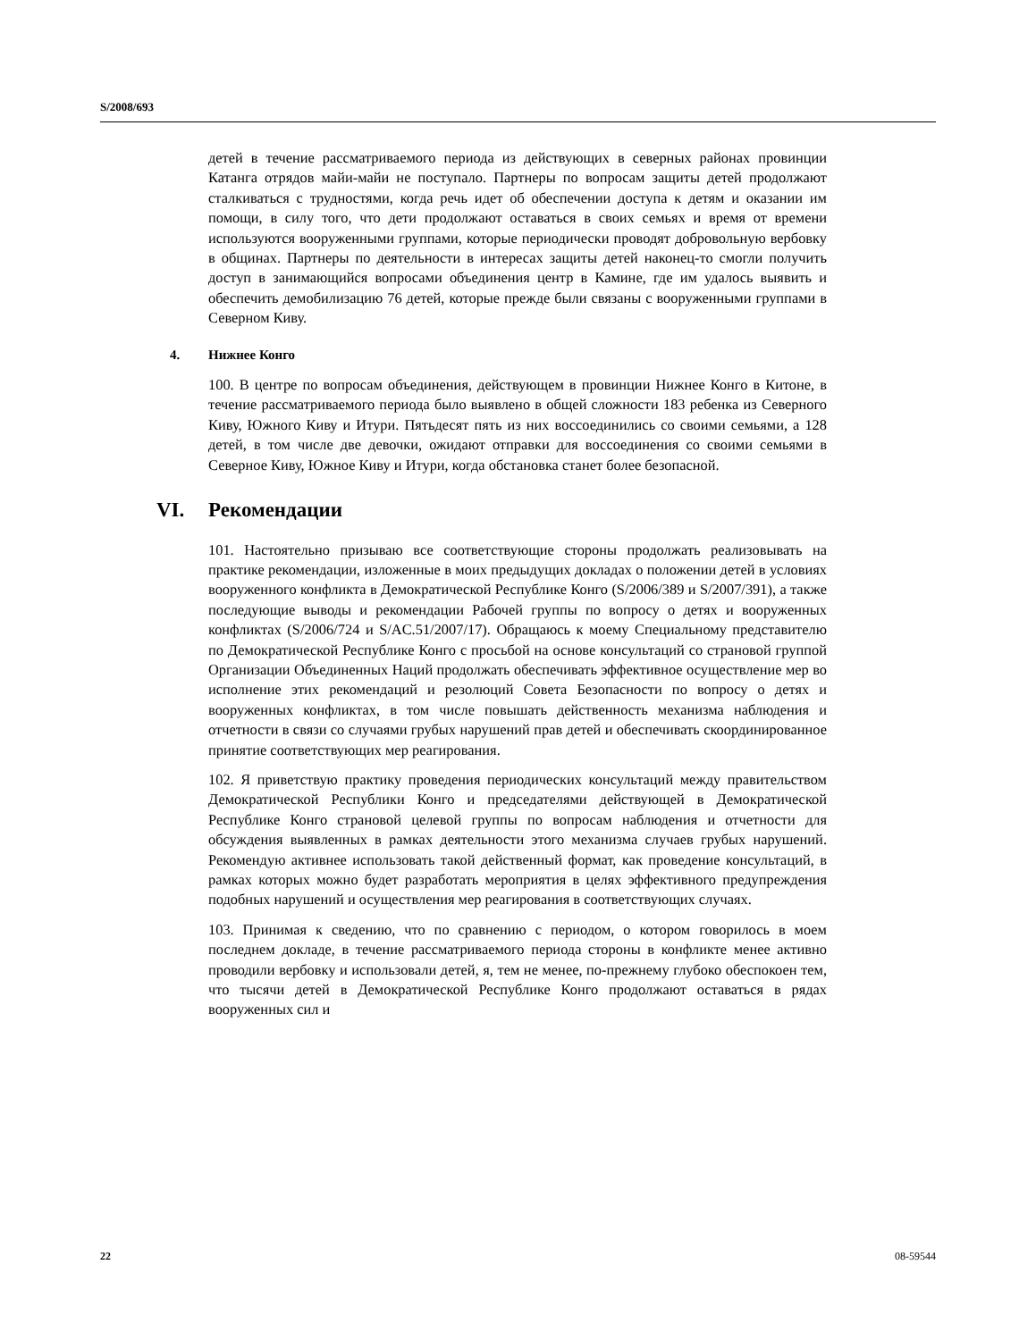S/2008/693
детей в течение рассматриваемого периода из действующих в северных районах провинции Катанга отрядов майи-майи не поступало. Партнеры по вопросам защиты детей продолжают сталкиваться с трудностями, когда речь идет об обеспечении доступа к детям и оказании им помощи, в силу того, что дети продолжают оставаться в своих семьях и время от времени используются вооруженными группами, которые периодически проводят добровольную вербовку в общинах. Партнеры по деятельности в интересах защиты детей наконец-то смогли получить доступ в занимающийся вопросами объединения центр в Камине, где им удалось выявить и обеспечить демобилизацию 76 детей, которые прежде были связаны с вооруженными группами в Северном Киву.
4. Нижнее Конго
100. В центре по вопросам объединения, действующем в провинции Нижнее Конго в Китоне, в течение рассматриваемого периода было выявлено в общей сложности 183 ребенка из Северного Киву, Южного Киву и Итури. Пятьдесят пять из них воссоединились со своими семьями, а 128 детей, в том числе две девочки, ожидают отправки для воссоединения со своими семьями в Северное Киву, Южное Киву и Итури, когда обстановка станет более безопасной.
VI. Рекомендации
101. Настоятельно призываю все соответствующие стороны продолжать реализовывать на практике рекомендации, изложенные в моих предыдущих докладах о положении детей в условиях вооруженного конфликта в Демократической Республике Конго (S/2006/389 и S/2007/391), а также последующие выводы и рекомендации Рабочей группы по вопросу о детях и вооруженных конфликтах (S/2006/724 и S/AC.51/2007/17). Обращаюсь к моему Специальному представителю по Демократической Республике Конго с просьбой на основе консультаций со страновой группой Организации Объединенных Наций продолжать обеспечивать эффективное осуществление мер во исполнение этих рекомендаций и резолюций Совета Безопасности по вопросу о детях и вооруженных конфликтах, в том числе повышать действенность механизма наблюдения и отчетности в связи со случаями грубых нарушений прав детей и обеспечивать скоординированное принятие соответствующих мер реагирования.
102. Я приветствую практику проведения периодических консультаций между правительством Демократической Республики Конго и председателями действующей в Демократической Республике Конго страновой целевой группы по вопросам наблюдения и отчетности для обсуждения выявленных в рамках деятельности этого механизма случаев грубых нарушений. Рекомендую активнее использовать такой действенный формат, как проведение консультаций, в рамках которых можно будет разработать мероприятия в целях эффективного предупреждения подобных нарушений и осуществления мер реагирования в соответствующих случаях.
103. Принимая к сведению, что по сравнению с периодом, о котором говорилось в моем последнем докладе, в течение рассматриваемого периода стороны в конфликте менее активно проводили вербовку и использовали детей, я, тем не менее, по-прежнему глубоко обеспокоен тем, что тысячи детей в Демократической Республике Конго продолжают оставаться в рядах вооруженных сил и
22 08-59544